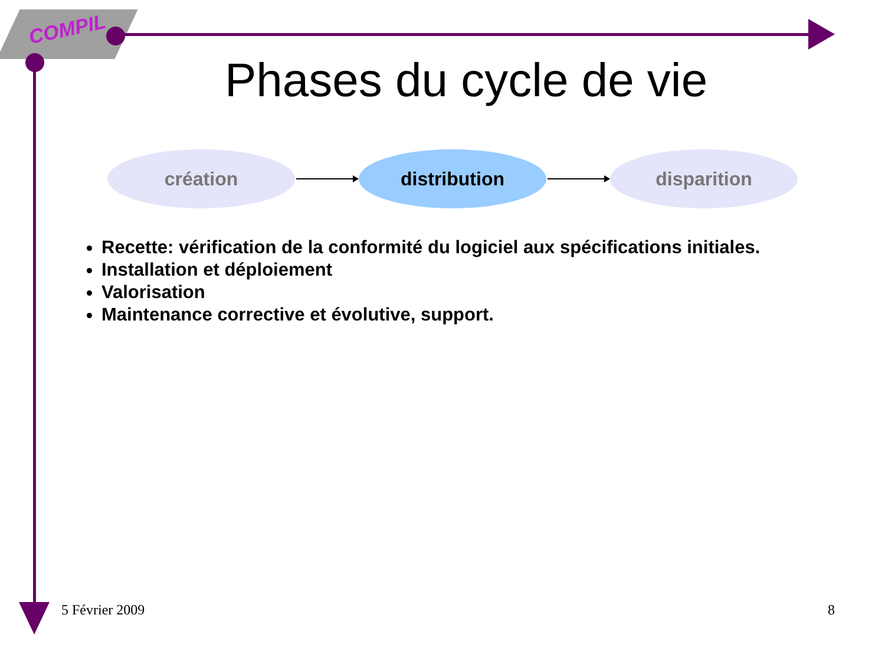COMPIL
Phases du cycle de vie
création distribution disparition
Recette: vérification de la conformité du logiciel aux spécifications initiales.
Installation et déploiement
Valorisation
Maintenance corrective et évolutive, support.
5 Février 2009 8